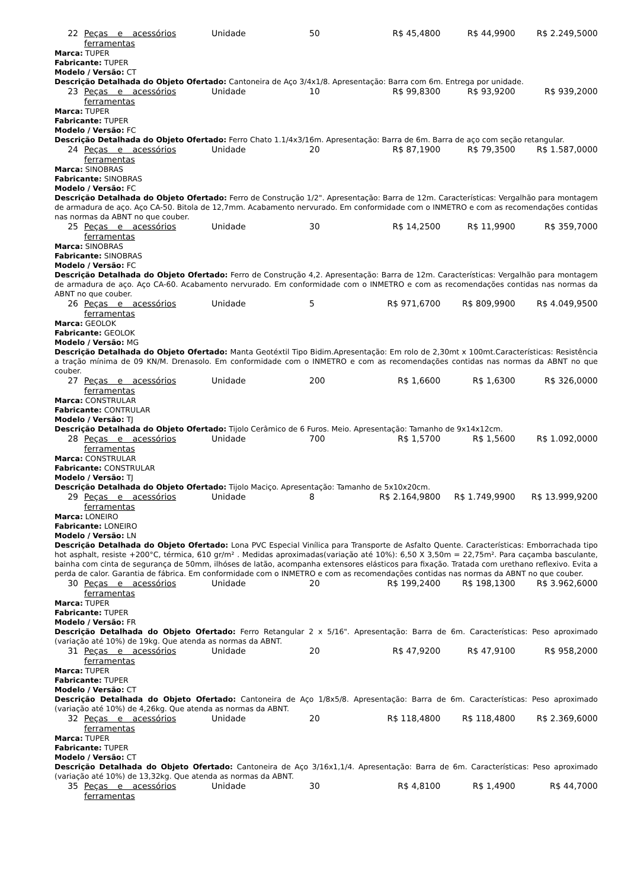| 22 | Peças e acessórios ferramentas | Unidade | 50 | R$ 45,4800 | R$ 44,9900 | R$ 2.249,5000 |
| Marca: TUPER Fabricante: TUPER Modelo / Versão: CT Descrição Detalhada do Objeto Ofertado: Cantoneira de Aço 3/4x1/8. Apresentação: Barra com 6m. Entrega por unidade. | | | | | | |
| 23 | Peças e acessórios ferramentas | Unidade | 10 | R$ 99,8300 | R$ 93,9200 | R$ 939,2000 |
| Marca: TUPER Fabricante: TUPER Modelo / Versão: FC Descrição Detalhada do Objeto Ofertado: Ferro Chato 1.1/4x3/16m. Apresentação: Barra de 6m. Barra de aço com seção retangular. | | | | | | |
| 24 | Peças e acessórios ferramentas | Unidade | 20 | R$ 87,1900 | R$ 79,3500 | R$ 1.587,0000 |
| Marca: SINOBRAS Fabricante: SINOBRAS Modelo / Versão: FC Descrição Detalhada do Objeto Ofertado: Ferro de Construção 1/2". Apresentação: Barra de 12m. Características: Vergalhão para montagem de armadura de aço. Aço CA-50. Bitola de 12,7mm. Acabamento nervurado. Em conformidade com o INMETRO e com as recomendações contidas nas normas da ABNT no que couber. | | | | | | |
| 25 | Peças e acessórios ferramentas | Unidade | 30 | R$ 14,2500 | R$ 11,9900 | R$ 359,7000 |
| Marca: SINOBRAS Fabricante: SINOBRAS Modelo / Versão: FC Descrição Detalhada do Objeto Ofertado: Ferro de Construção 4,2. Apresentação: Barra de 12m. Características: Vergalhão para montagem de armadura de aço. Aço CA-60. Acabamento nervurado. Em conformidade com o INMETRO e com as recomendações contidas nas normas da ABNT no que couber. | | | | | | |
| 26 | Peças e acessórios ferramentas | Unidade | 5 | R$ 971,6700 | R$ 809,9900 | R$ 4.049,9500 |
| Marca: GEOLOK Fabricante: GEOLOK Modelo / Versão: MG Descrição Detalhada do Objeto Ofertado: Manta Geotéxtil Tipo Bidim.Apresentação: Em rolo de 2,30mt x 100mt.Características: Resistência a tração mínima de 09 KN/M. Drenasolo. Em conformidade com o INMETRO e com as recomendações contidas nas normas da ABNT no que couber. | | | | | | |
| 27 | Peças e acessórios ferramentas | Unidade | 200 | R$ 1,6600 | R$ 1,6300 | R$ 326,0000 |
| Marca: CONSTRULAR Fabricante: CONTRULAR Modelo / Versão: TJ Descrição Detalhada do Objeto Ofertado: Tijolo Cerâmico de 6 Furos. Meio. Apresentação: Tamanho de 9x14x12cm. | | | | | | |
| 28 | Peças e acessórios ferramentas | Unidade | 700 | R$ 1,5700 | R$ 1,5600 | R$ 1.092,0000 |
| Marca: CONSTRULAR Fabricante: CONSTRULAR Modelo / Versão: TJ Descrição Detalhada do Objeto Ofertado: Tijolo Maciço. Apresentação: Tamanho de 5x10x20cm. | | | | | | |
| 29 | Peças e acessórios ferramentas | Unidade | 8 | R$ 2.164,9800 | R$ 1.749,9900 | R$ 13.999,9200 |
| Marca: LONEIRO Fabricante: LONEIRO Modelo / Versão: LN Descrição Detalhada do Objeto Ofertado: Lona PVC Especial Vinílica para Transporte de Asfalto Quente. Características: Emborrachada tipo hot asphalt, resiste +200°C, térmica, 610 gr/m² . Medidas aproximadas(variação até 10%): 6,50 X 3,50m = 22,75m². Para caçamba basculante, bainha com cinta de segurança de 50mm, ilhóses de latão, acompanha extensores elásticos para fixação. Tratada com urethano reflexivo. Evita a perda de calor. Garantia de fábrica. Em conformidade com o INMETRO e com as recomendações contidas nas normas da ABNT no que couber. | | | | | | |
| 30 | Peças e acessórios ferramentas | Unidade | 20 | R$ 199,2400 | R$ 198,1300 | R$ 3.962,6000 |
| Marca: TUPER Fabricante: TUPER Modelo / Versão: FR Descrição Detalhada do Objeto Ofertado: Ferro Retangular 2 x 5/16". Apresentação: Barra de 6m. Características: Peso aproximado (variação até 10%) de 19kg. Que atenda as normas da ABNT. | | | | | | |
| 31 | Peças e acessórios ferramentas | Unidade | 20 | R$ 47,9200 | R$ 47,9100 | R$ 958,2000 |
| Marca: TUPER Fabricante: TUPER Modelo / Versão: CT Descrição Detalhada do Objeto Ofertado: Cantoneira de Aço 1/8x5/8. Apresentação: Barra de 6m. Características: Peso aproximado (variação até 10%) de 4,26kg. Que atenda as normas da ABNT. | | | | | | |
| 32 | Peças e acessórios ferramentas | Unidade | 20 | R$ 118,4800 | R$ 118,4800 | R$ 2.369,6000 |
| Marca: TUPER Fabricante: TUPER Modelo / Versão: CT Descrição Detalhada do Objeto Ofertado: Cantoneira de Aço 3/16x1,1/4. Apresentação: Barra de 6m. Características: Peso aproximado (variação até 10%) de 13,32kg. Que atenda as normas da ABNT. | | | | | | |
| 35 | Peças e acessórios ferramentas | Unidade | 30 | R$ 4,8100 | R$ 1,4900 | R$ 44,7000 |